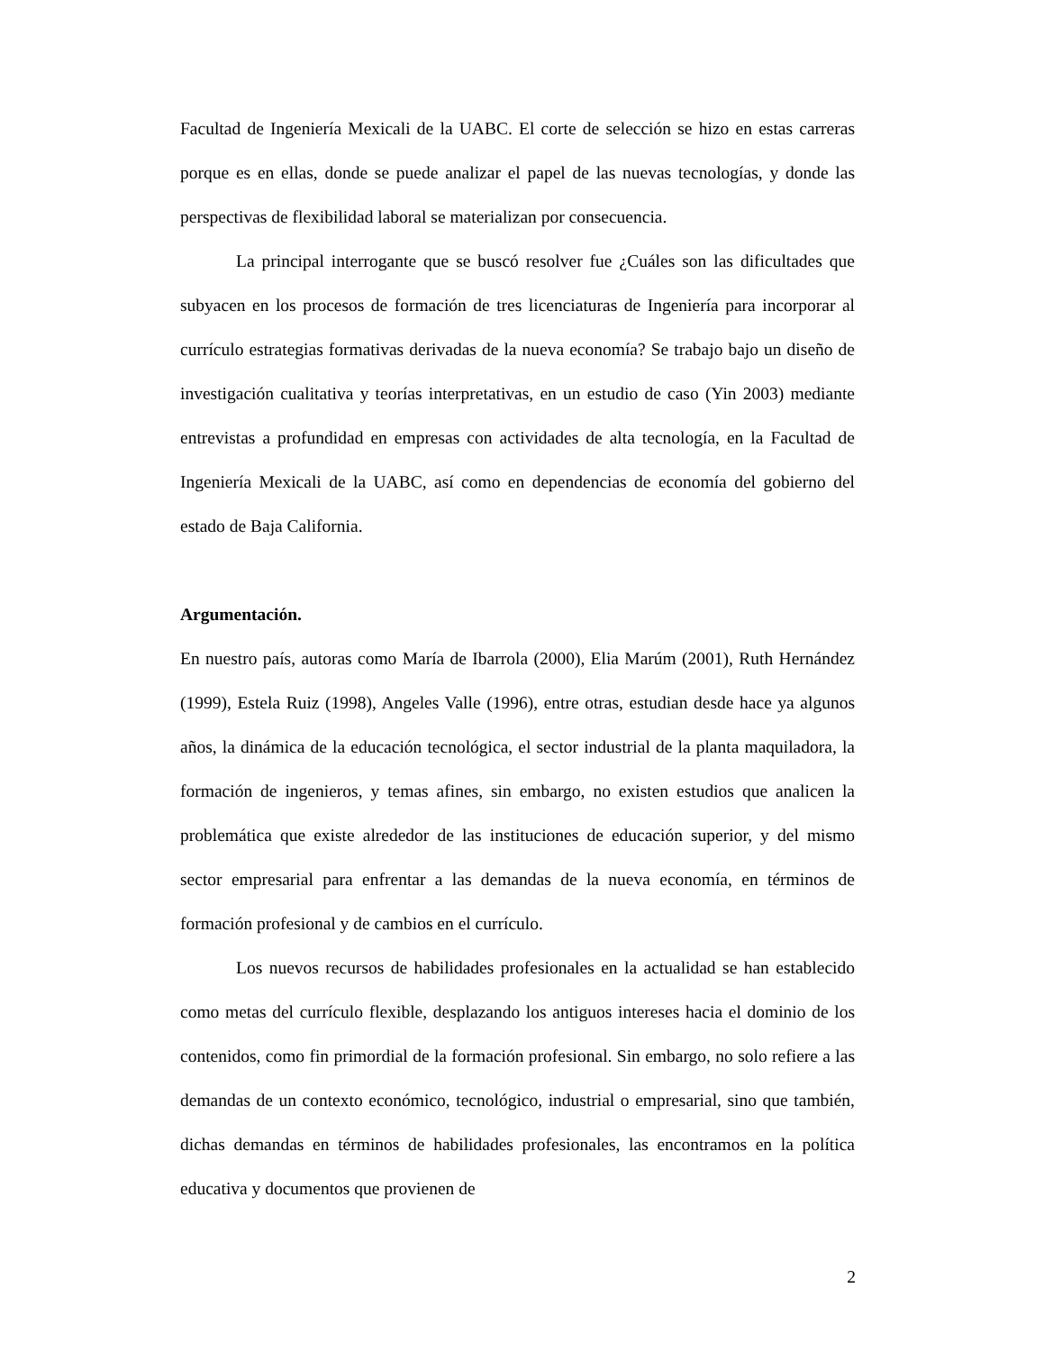Facultad de Ingeniería Mexicali de la UABC. El corte de selección se hizo en estas carreras porque es en ellas, donde se puede analizar el papel de las nuevas tecnologías, y donde las perspectivas de flexibilidad laboral se materializan por consecuencia.
La principal interrogante que se buscó resolver fue ¿Cuáles son las dificultades que subyacen en los procesos de formación de tres licenciaturas de Ingeniería para incorporar al currículo estrategias formativas derivadas de la nueva economía? Se trabajo bajo un diseño de investigación cualitativa y teorías interpretativas, en un estudio de caso (Yin 2003) mediante entrevistas a profundidad en empresas con actividades de alta tecnología, en la Facultad de Ingeniería Mexicali de la UABC, así como en dependencias de economía del gobierno del estado de Baja California.
Argumentación.
En nuestro país, autoras como María de Ibarrola (2000), Elia Marúm (2001), Ruth Hernández (1999), Estela Ruiz (1998), Angeles Valle (1996), entre otras, estudian desde hace ya algunos años, la dinámica de la educación tecnológica, el sector industrial de la planta maquiladora, la formación de ingenieros, y temas afines, sin embargo, no existen estudios que analicen la problemática que existe alrededor de las instituciones de educación superior, y del mismo sector empresarial para enfrentar a las demandas de la nueva economía, en términos de formación profesional y de cambios en el currículo.
Los nuevos recursos de habilidades profesionales en la actualidad se han establecido como metas del currículo flexible, desplazando los antiguos intereses hacia el dominio de los contenidos, como fin primordial de la formación profesional. Sin embargo, no solo refiere a las demandas de un contexto económico, tecnológico, industrial o empresarial, sino que también, dichas demandas en términos de habilidades profesionales, las encontramos en la política educativa y documentos que provienen de
2